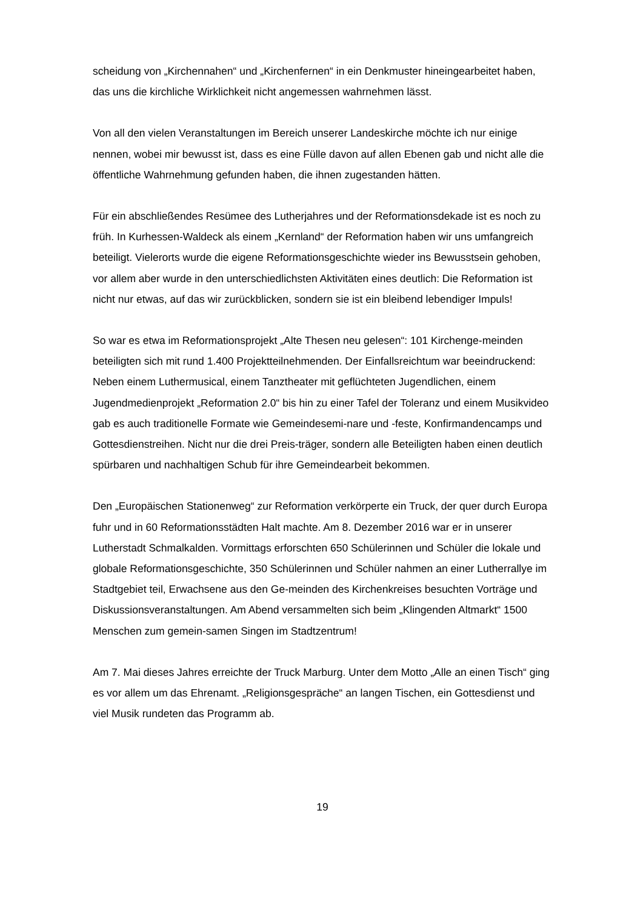scheidung von „Kirchennahen“ und „Kirchenfernen“ in ein Denkmuster hineingearbeitet haben, das uns die kirchliche Wirklichkeit nicht angemessen wahrnehmen lässt.
Von all den vielen Veranstaltungen im Bereich unserer Landeskirche möchte ich nur einige nennen, wobei mir bewusst ist, dass es eine Fülle davon auf allen Ebenen gab und nicht alle die öffentliche Wahrnehmung gefunden haben, die ihnen zugestanden hätten.
Für ein abschließendes Resümee des Lutherjahres und der Reformationsdekade ist es noch zu früh. In Kurhessen-Waldeck als einem „Kernland“ der Reformation haben wir uns umfangreich beteiligt. Vielerorts wurde die eigene Reformationsgeschichte wieder ins Bewusstsein gehoben, vor allem aber wurde in den unterschiedlichsten Aktivitäten eines deutlich: Die Reformation ist nicht nur etwas, auf das wir zurückblicken, sondern sie ist ein bleibend lebendiger Impuls!
So war es etwa im Reformationsprojekt „Alte Thesen neu gelesen“: 101 Kirchenge-meinden beteiligten sich mit rund 1.400 Projektteilnehmenden. Der Einfallsreichtum war beeindruckend: Neben einem Luthermusical, einem Tanztheater mit geflüchteten Jugendlichen, einem Jugendmedienprojekt „Reformation 2.0“ bis hin zu einer Tafel der Toleranz und einem Musikvideo gab es auch traditionelle Formate wie Gemeindesemi-nare und -feste, Konfirmandencamps und Gottesdienstreihen. Nicht nur die drei Preis-träger, sondern alle Beteiligten haben einen deutlich spürbaren und nachhaltigen Schub für ihre Gemeindearbeit bekommen.
Den „Europäischen Stationenweg“ zur Reformation verkörperte ein Truck, der quer durch Europa fuhr und in 60 Reformationsstädten Halt machte. Am 8. Dezember 2016 war er in unserer Lutherstadt Schmalkalden. Vormittags erforschten 650 Schülerinnen und Schüler die lokale und globale Reformationsgeschichte, 350 Schülerinnen und Schüler nahmen an einer Lutherrallye im Stadtgebiet teil, Erwachsene aus den Ge-meinden des Kirchenkreises besuchten Vorträge und Diskussionsveranstaltungen. Am Abend versammelten sich beim „Klingenden Altmarkt“ 1500 Menschen zum gemein-samen Singen im Stadtzentrum!
Am 7. Mai dieses Jahres erreichte der Truck Marburg. Unter dem Motto „Alle an einen Tisch“ ging es vor allem um das Ehrenamt. „Religionsgespräche“ an langen Tischen, ein Gottesdienst und viel Musik rundeten das Programm ab.
19